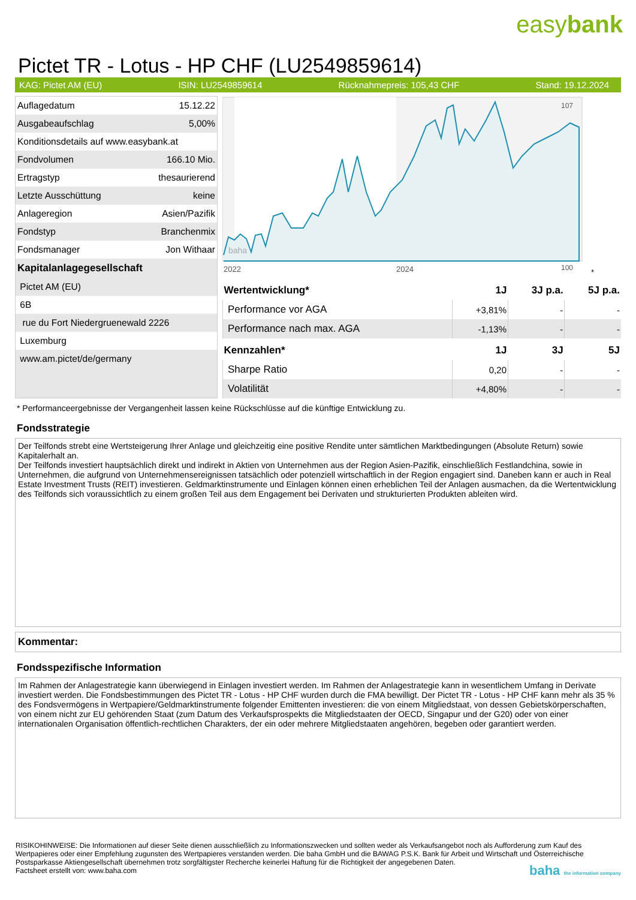easybank
Pictet TR - Lotus - HP CHF (LU2549859614)
KAG: Pictet AM (EU) ISIN: LU2549859614 Rücknahmepreis: 105,43 CHF Stand: 19.12.2024
| Auflagedatum | 15.12.22 |
| Ausgabeaufschlag | 5,00% |
| Konditionsdetails auf www.easybank.at | |
| Fondvolumen | 166.10 Mio. |
| Ertragstyp | thesaurierend |
| Letzte Ausschüttung | keine |
| Anlageregion | Asien/Pazifik |
| Fondstyp | Branchenmix |
| Fondsmanager | Jon Withaar |
| Kapitalanlagegesellschaft | |
| Pictet AM (EU) | |
| 6B | |
| rue du Fort Niedergruenewald 2226 | |
| Luxemburg | |
| www.am.pictet/de/germany | |
107
100
2022
2024
baha
*
| Wertentwicklung* | 1J | 3J p.a. | 5J p.a. |
| --- | --- | --- | --- |
| Performance vor AGA | +3,81% | - | - |
| Performance nach max. AGA | -1,13% | - | - |
| Kennzahlen* | 1J | 3J | 5J |
| Sharpe Ratio | 0,20 | - | - |
| Volatilität | +4,80% | - | - |
* Performanceergebnisse der Vergangenheit lassen keine Rückschlüsse auf die künftige Entwicklung zu.
Fondsstrategie
Der Teilfonds strebt eine Wertsteigerung Ihrer Anlage und gleichzeitig eine positive Rendite unter sämtlichen Marktbedingungen (Absolute Return) sowie Kapitalerhalt an.
Der Teilfonds investiert hauptsächlich direkt und indirekt in Aktien von Unternehmen aus der Region Asien-Pazifik, einschließlich Festlandchina, sowie in Unternehmen, die aufgrund von Unternehmensereignissen tatsächlich oder potenziell wirtschaftlich in der Region engagiert sind. Daneben kann er auch in Real Estate Investment Trusts (REIT) investieren. Geldmarktinstrumente und Einlagen können einen erheblichen Teil der Anlagen ausmachen, da die Wertentwicklung des Teilfonds sich voraussichtlich zu einem großen Teil aus dem Engagement bei Derivaten und strukturierten Produkten ableiten wird.
Kommentar:
Fondsspezifische Information
Im Rahmen der Anlagestrategie kann überwiegend in Einlagen investiert werden. Im Rahmen der Anlagestrategie kann in wesentlichem Umfang in Derivate investiert werden. Die Fondsbestimmungen des Pictet TR - Lotus - HP CHF wurden durch die FMA bewilligt. Der Pictet TR - Lotus - HP CHF kann mehr als 35 % des Fondsvermögens in Wertpapiere/Geldmarktinstrumente folgender Emittenten investieren: die von einem Mitgliedstaat, von dessen Gebietskörperschaften, von einem nicht zur EU gehörenden Staat (zum Datum des Verkaufsprospekts die Mitgliedstaaten der OECD, Singapur und der G20) oder von einer internationalen Organisation öffentlich-rechtlichen Charakters, der ein oder mehrere Mitgliedstaaten angehören, begeben oder garantiert werden.
RISIKOHINWEISE: Die Informationen auf dieser Seite dienen ausschließlich zu Informationszwecken und sollten weder als Verkaufsangebot noch als Aufforderung zum Kauf des Wertpapieres oder einer Empfehlung zugunsten des Wertpapieres verstanden werden. Die baha GmbH und die BAWAG P.S.K. Bank für Arbeit und Wirtschaft und Österreichische Postsparkasse Aktiengesellschaft übernehmen trotz sorgfältigster Recherche keinerlei Haftung für die Richtigkeit der angegebenen Daten.
Factsheet erstellt von: www.baha.com baha the information company